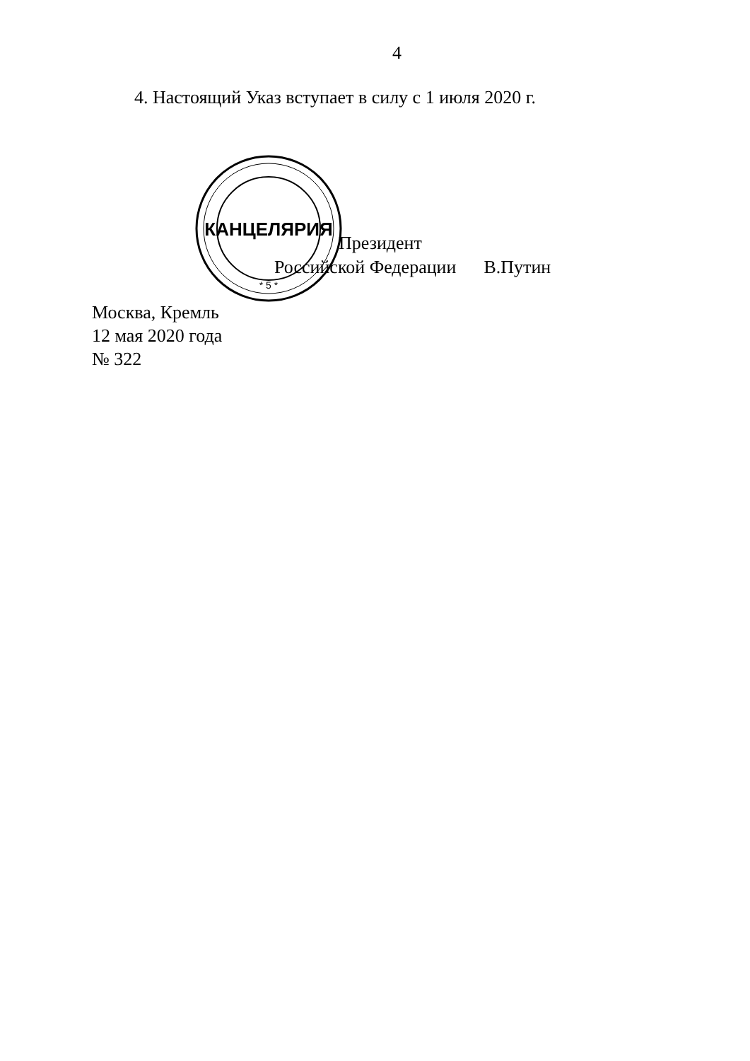4
4. Настоящий Указ вступает в силу с 1 июля 2020 г.
КАНЦЕЛЯРИЯ
* 5 *
Президент
Российской Федерации В.Путин
Москва, Кремль
12 мая 2020 года
№ 322